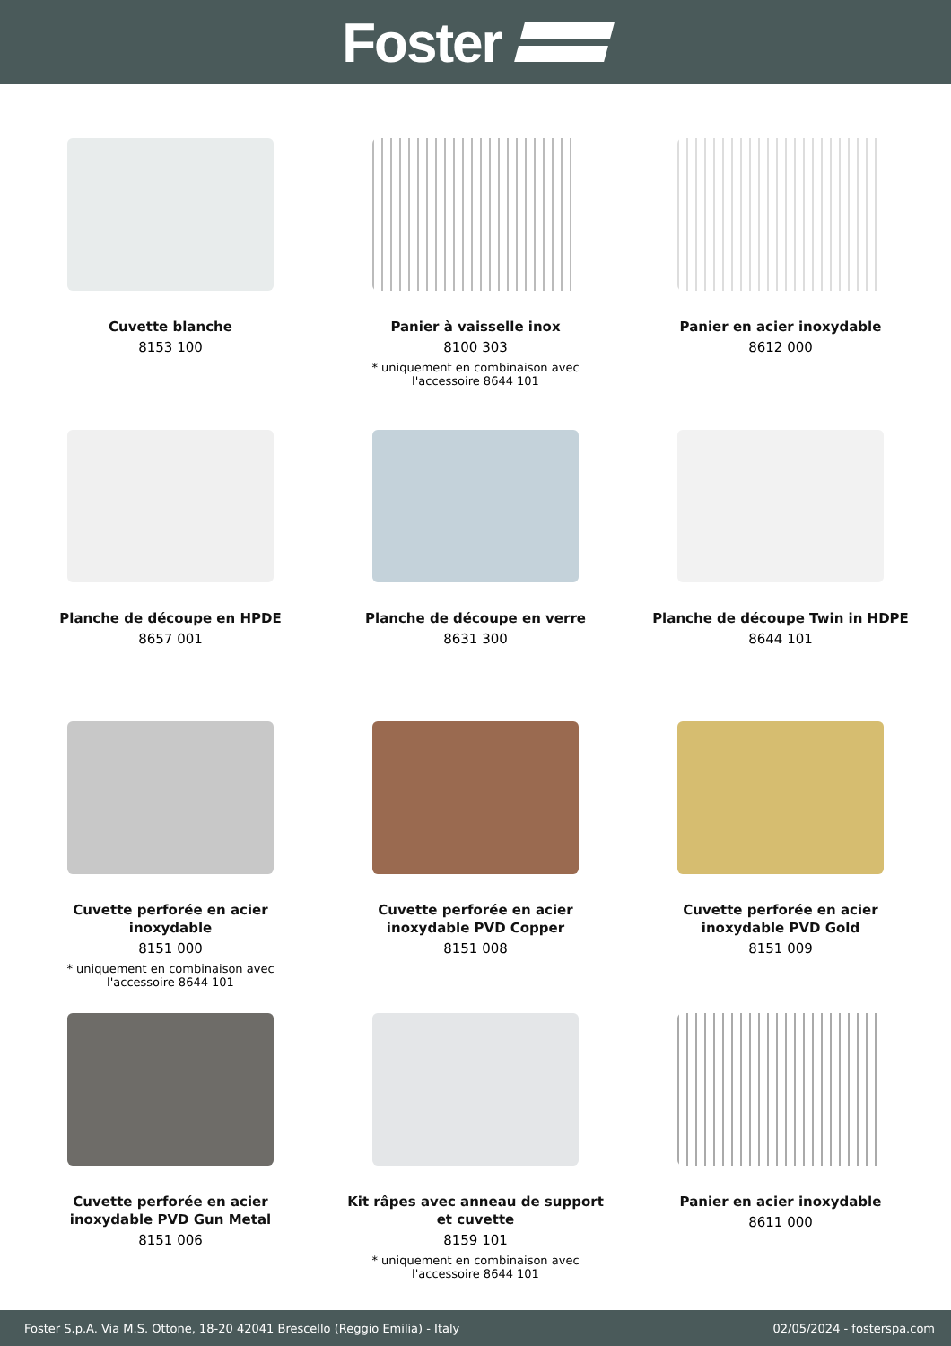Foster
Cuvette blanche
8153 100
Panier à vaisselle inox
8100 303
* uniquement en combinaison avec
l'accessoire 8644 101
Panier en acier inoxydable
8612 000
Planche de découpe en HPDE
8657 001
Planche de découpe en verre
8631 300
Planche de découpe Twin in HDPE
8644 101
Cuvette perforée en acier
inoxydable
8151 000
* uniquement en combinaison avec
l'accessoire 8644 101
Cuvette perforée en acier
inoxydable PVD Copper
8151 008
Cuvette perforée en acier
inoxydable PVD Gold
8151 009
Cuvette perforée en acier
inoxydable PVD Gun Metal
8151 006
Kit râpes avec anneau de support
et cuvette
8159 101
* uniquement en combinaison avec
l'accessoire 8644 101
Panier en acier inoxydable
8611 000
Foster S.p.A. Via M.S. Ottone, 18-20 42041 Brescello (Reggio Emilia) - Italy 02/05/2024 - fosterspa.com